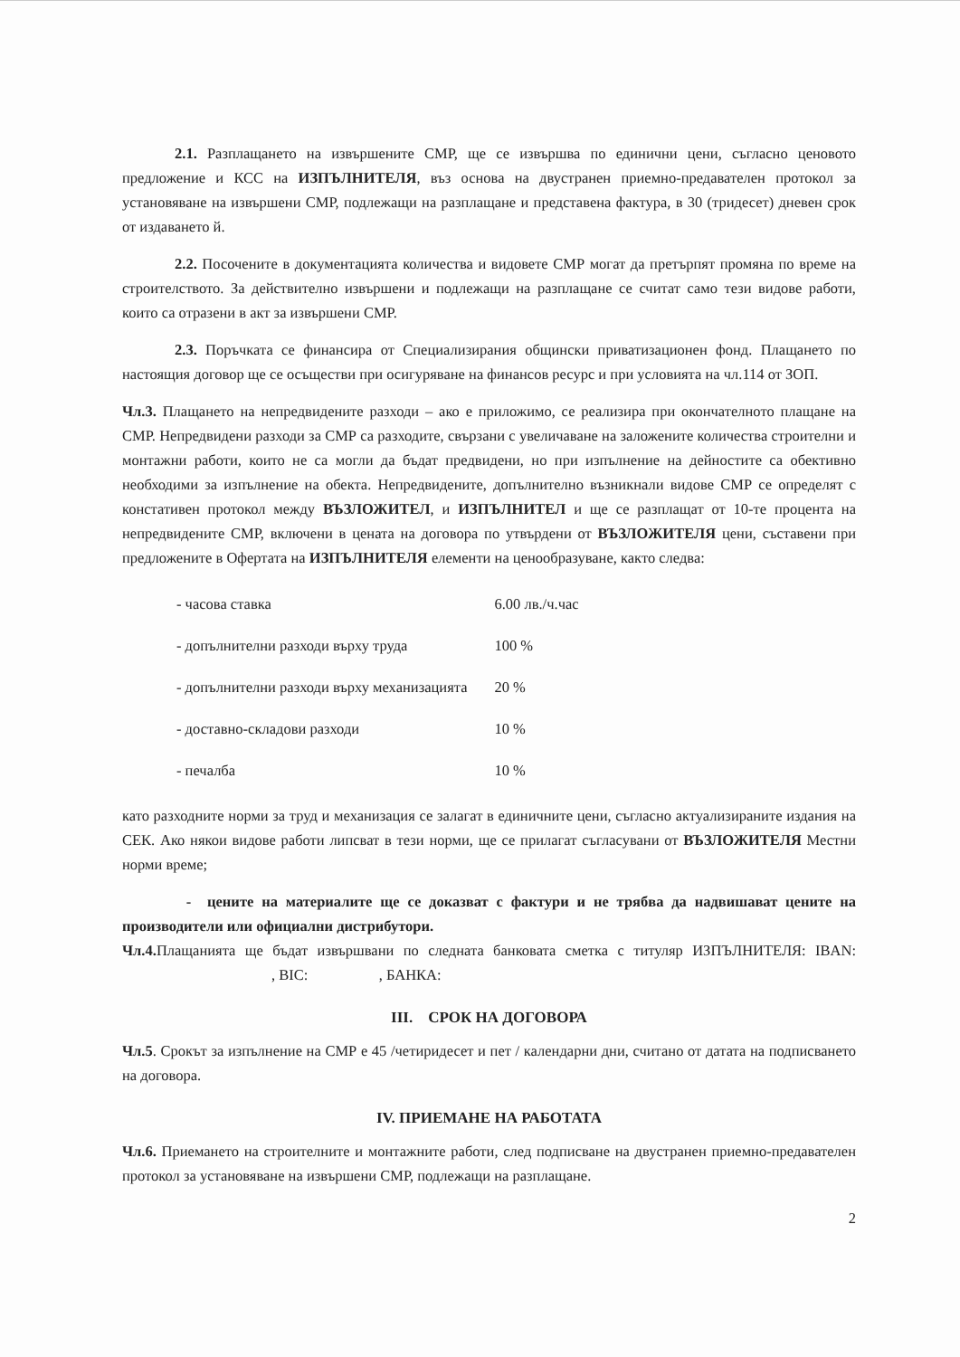2.1. Разплащането на извършените СМР, ще се извършва по единични цени, съгласно ценовото предложение и КСС на ИЗПЪЛНИТЕЛЯ, въз основа на двустранен приемно-предавателен протокол за установяване на извършени СМР, подлежащи на разплащане и представена фактура, в 30 (тридесет) дневен срок от издаването й.
2.2. Посочените в документацията количества и видовете СМР могат да претърпят промяна по време на строителството. За действително извършени и подлежащи на разплащане се считат само тези видове работи, които са отразени в акт за извършени СМР.
2.3. Поръчката се финансира от Специализирания общински приватизационен фонд. Плащането по настоящия договор ще се осъществи при осигуряване на финансов ресурс и при условията на чл.114 от ЗОП.
Чл.3. Плащането на непредвидените разходи – ако е приложимо, се реализира при окончателното плащане на СМР. Непредвидени разходи за СМР са разходите, свързани с увеличаване на заложените количества строителни и монтажни работи, които не са могли да бъдат предвидени, но при изпълнение на дейностите са обективно необходими за изпълнение на обекта. Непредвидените, допълнително възникнали видове СМР се определят с констативен протокол между ВЪЗЛОЖИТЕЛ, и ИЗПЪЛНИТЕЛ и ще се разплащат от 10-те процента на непредвидените СМР, включени в цената на договора по утвърдени от ВЪЗЛОЖИТЕЛЯ цени, съставени при предложените в Офертата на ИЗПЪЛНИТЕЛЯ елементи на ценообразуване, както следва:
| - часова ставка | 6.00 лв./ч.час |
| - допълнителни разходи върху труда | 100 % |
| - допълнителни разходи върху механизацията | 20 % |
| - доставно-складови разходи | 10 % |
| - печалба | 10 % |
като разходните норми за труд и механизация се залагат в единичните цени, съгласно актуализираните издания на СЕК. Ако някои видове работи липсват в тези норми, ще се прилагат съгласувани от ВЪЗЛОЖИТЕЛЯ Местни норми време;
- цените на материалите ще се доказват с фактури и не трябва да надвишават цените на производители или официални дистрибутори.
Чл.4. Плащанията ще бъдат извършвани по следната банковата сметка с титуляр ИЗПЪЛНИТЕЛЯ: IBAN: , BIC: , БАНКА:
III. СРОК НА ДОГОВОРА
Чл.5. Срокът за изпълнение на СМР е 45 /четиридесет и пет / календарни дни, считано от датата на подписването на договора.
IV. ПРИЕМАНЕ НА РАБОТАТА
Чл.6. Приемането на строителните и монтажните работи, след подписване на двустранен приемно-предавателен протокол за установяване на извършени СМР, подлежащи на разплащане.
2